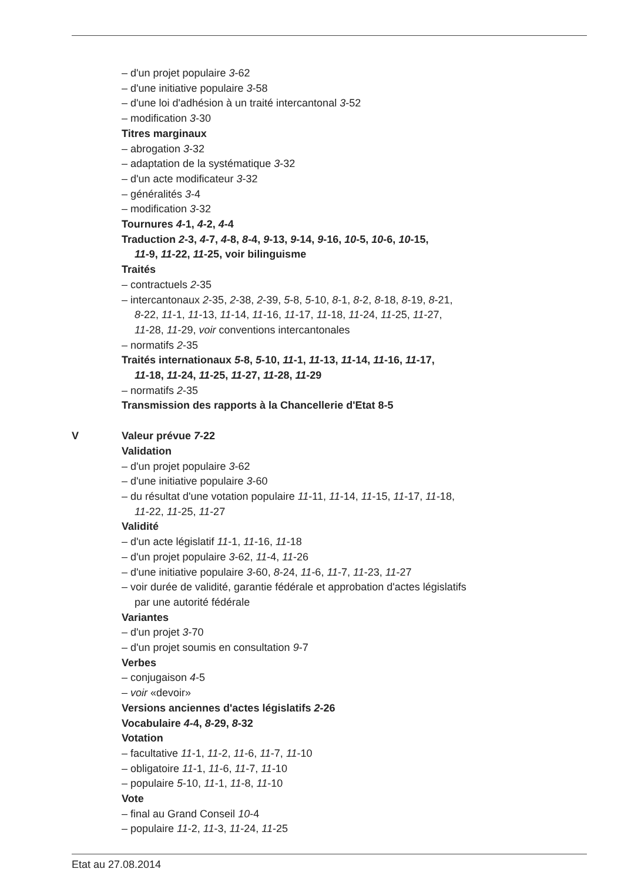– d'un projet populaire 3-62
– d'une initiative populaire 3-58
– d'une loi d'adhésion à un traité intercantonal 3-52
– modification 3-30
Titres marginaux
– abrogation 3-32
– adaptation de la systématique 3-32
– d'un acte modificateur 3-32
– généralités 3-4
– modification 3-32
Tournures 4-1, 4-2, 4-4
Traduction 2-3, 4-7, 4-8, 8-4, 9-13, 9-14, 9-16, 10-5, 10-6, 10-15,
11-9, 11-22, 11-25, voir bilinguisme
Traités
– contractuels 2-35
– intercantonaux 2-35, 2-38, 2-39, 5-8, 5-10, 8-1, 8-2, 8-18, 8-19, 8-21,
8-22, 11-1, 11-13, 11-14, 11-16, 11-17, 11-18, 11-24, 11-25, 11-27,
11-28, 11-29, voir conventions intercantonales
– normatifs 2-35
Traités internationaux 5-8, 5-10, 11-1, 11-13, 11-14, 11-16, 11-17,
11-18, 11-24, 11-25, 11-27, 11-28, 11-29
– normatifs 2-35
Transmission des rapports à la Chancellerie d'Etat 8-5
V Valeur prévue 7-22
Validation
– d'un projet populaire 3-62
– d'une initiative populaire 3-60
– du résultat d'une votation populaire 11-11, 11-14, 11-15, 11-17, 11-18,
11-22, 11-25, 11-27
Validité
– d'un acte législatif 11-1, 11-16, 11-18
– d'un projet populaire 3-62, 11-4, 11-26
– d'une initiative populaire 3-60, 8-24, 11-6, 11-7, 11-23, 11-27
– voir durée de validité, garantie fédérale et approbation d'actes législatifs
par une autorité fédérale
Variantes
– d'un projet 3-70
– d'un projet soumis en consultation 9-7
Verbes
– conjugaison 4-5
– voir «devoir»
Versions anciennes d'actes législatifs 2-26
Vocabulaire 4-4, 8-29, 8-32
Votation
– facultative 11-1, 11-2, 11-6, 11-7, 11-10
– obligatoire 11-1, 11-6, 11-7, 11-10
– populaire 5-10, 11-1, 11-8, 11-10
Vote
– final au Grand Conseil 10-4
– populaire 11-2, 11-3, 11-24, 11-25
Etat au 27.08.2014